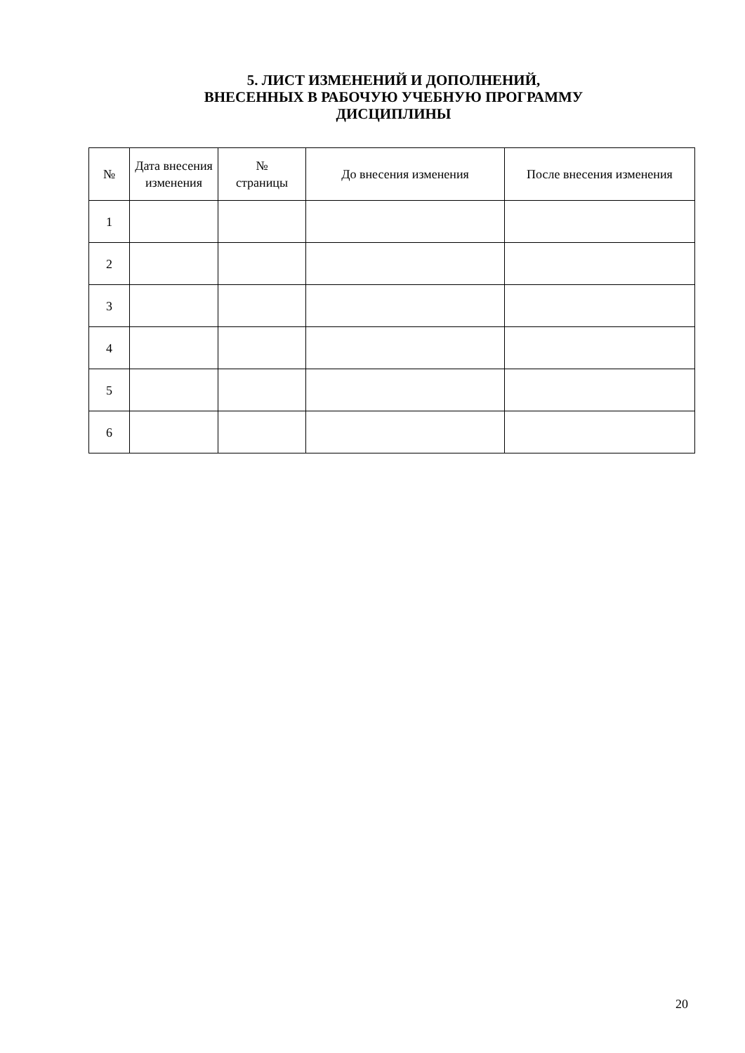5. ЛИСТ ИЗМЕНЕНИЙ И ДОПОЛНЕНИЙ,
ВНЕСЕННЫХ В РАБОЧУЮ УЧЕБНУЮ ПРОГРАММУ
ДИСЦИПЛИНЫ
| № | Дата внесения изменения | № страницы | До внесения изменения | После внесения изменения |
| --- | --- | --- | --- | --- |
| 1 | | | | |
| 2 | | | | |
| 3 | | | | |
| 4 | | | | |
| 5 | | | | |
| 6 | | | | |
20